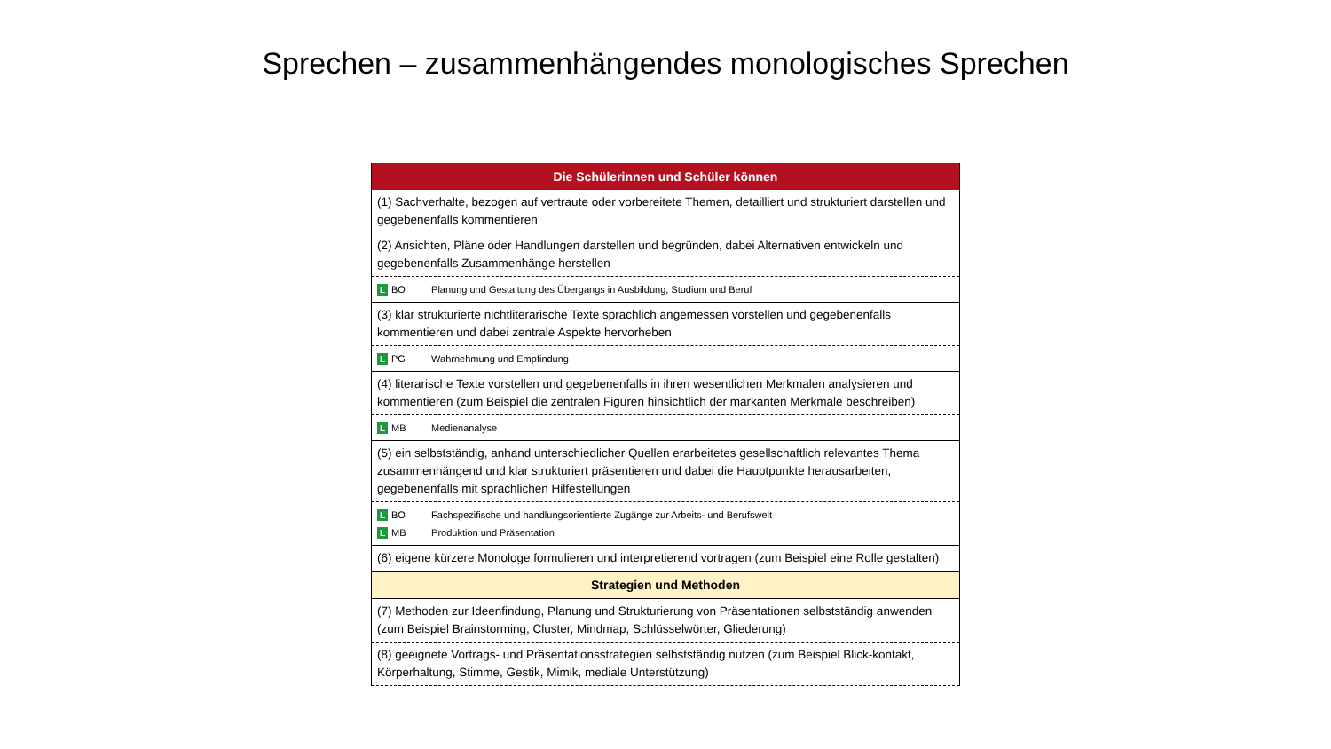Sprechen – zusammenhängendes monologisches Sprechen
| Die Schülerinnen und Schüler können |
| --- |
| (1) Sachverhalte, bezogen auf vertraute oder vorbereitete Themen, detailliert und strukturiert darstellen und gegebenenfalls kommentieren |
| (2) Ansichten, Pläne oder Handlungen darstellen und begründen, dabei Alternativen entwickeln und gegebenenfalls Zusammenhänge herstellen |
| L BO Planung und Gestaltung des Übergangs in Ausbildung, Studium und Beruf |
| (3) klar strukturierte nichtliterarische Texte sprachlich angemessen vorstellen und gegebenenfalls kommentieren und dabei zentrale Aspekte hervorheben |
| L PG Wahrnehmung und Empfindung |
| (4) literarische Texte vorstellen und gegebenenfalls in ihren wesentlichen Merkmalen analysieren und kommentieren (zum Beispiel die zentralen Figuren hinsichtlich der markanten Merkmale beschreiben) |
| L MB Medienanalyse |
| (5) ein selbstständig, anhand unterschiedlicher Quellen erarbeitetes gesellschaftlich relevantes Thema zusammenhängend und klar strukturiert präsentieren und dabei die Hauptpunkte herausarbeiten, gegebenenfalls mit sprachlichen Hilfestellungen |
| L BO Fachspezifische und handlungsorientierte Zugänge zur Arbeits- und Berufswelt L MB Produktion und Präsentation |
| (6) eigene kürzere Monologe formulieren und interpretierend vortragen (zum Beispiel eine Rolle gestalten) |
| Strategien und Methoden |
| (7) Methoden zur Ideenfindung, Planung und Strukturierung von Präsentationen selbstständig anwenden (zum Beispiel Brainstorming, Cluster, Mindmap, Schlüsselwörter, Gliederung) |
| (8) geeignete Vortrags- und Präsentationsstrategien selbstständig nutzen (zum Beispiel Blick-kontakt, Körperhaltung, Stimme, Gestik, Mimik, mediale Unterstützung) |